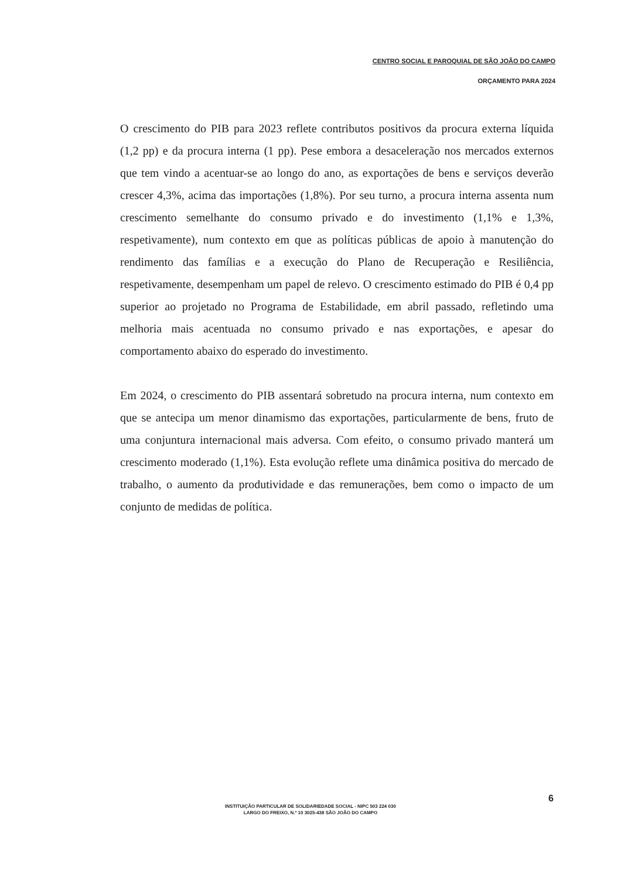CENTRO SOCIAL E PAROQUIAL DE SÃO JOÃO DO CAMPO
ORÇAMENTO PARA 2024
O crescimento do PIB para 2023 reflete contributos positivos da procura externa líquida (1,2 pp) e da procura interna (1 pp). Pese embora a desaceleração nos mercados externos que tem vindo a acentuar-se ao longo do ano, as exportações de bens e serviços deverão crescer 4,3%, acima das importações (1,8%). Por seu turno, a procura interna assenta num crescimento semelhante do consumo privado e do investimento (1,1% e 1,3%, respetivamente), num contexto em que as políticas públicas de apoio à manutenção do rendimento das famílias e a execução do Plano de Recuperação e Resiliência, respetivamente, desempenham um papel de relevo. O crescimento estimado do PIB é 0,4 pp superior ao projetado no Programa de Estabilidade, em abril passado, refletindo uma melhoria mais acentuada no consumo privado e nas exportações, e apesar do comportamento abaixo do esperado do investimento.
Em 2024, o crescimento do PIB assentará sobretudo na procura interna, num contexto em que se antecipa um menor dinamismo das exportações, particularmente de bens, fruto de uma conjuntura internacional mais adversa. Com efeito, o consumo privado manterá um crescimento moderado (1,1%). Esta evolução reflete uma dinâmica positiva do mercado de trabalho, o aumento da produtividade e das remunerações, bem como o impacto de um conjunto de medidas de política.
6
INSTITUIÇÃO PARTICULAR DE SOLIDARIEDADE SOCIAL - NIPC 503 224 030
LARGO DO FREIXO, N.º 10 3025-438 SÃO JOÃO DO CAMPO